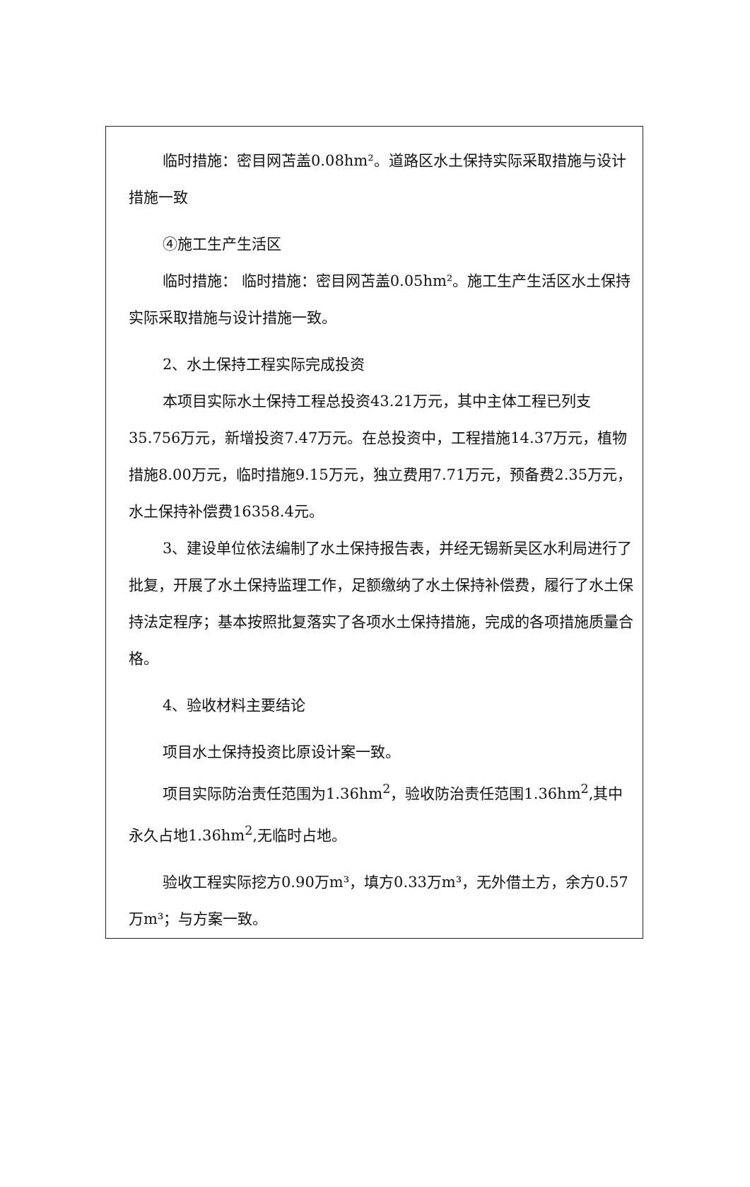临时措施：密目网苫盖0.08hm²。道路区水土保持实际采取措施与设计措施一致
④施工生产生活区
临时措施： 临时措施：密目网苫盖0.05hm²。施工生产生活区水土保持实际采取措施与设计措施一致。
2、水土保持工程实际完成投资
本项目实际水土保持工程总投资43.21万元，其中主体工程已列支35.756万元，新增投资7.47万元。在总投资中，工程措施14.37万元，植物措施8.00万元，临时措施9.15万元，独立费用7.71万元，预备费2.35万元，水土保持补偿费16358.4元。
3、建设单位依法编制了水土保持报告表，并经无锡新吴区水利局进行了批复，开展了水土保持监理工作，足额缴纳了水土保持补偿费，履行了水土保持法定程序；基本按照批复落实了各项水土保持措施，完成的各项措施质量合格。
4、验收材料主要结论
项目水土保持投资比原设计案一致。
项目实际防治责任范围为1.36hm<sup>2</sup>，验收防治责任范围1.36hm<sup>2</sup>,其中永久占地1.36hm<sup>2</sup>,无临时占地。
验收工程实际挖方0.90万m³，填方0.33万m³，无外借土方，余方0.57万m³；与方案一致。